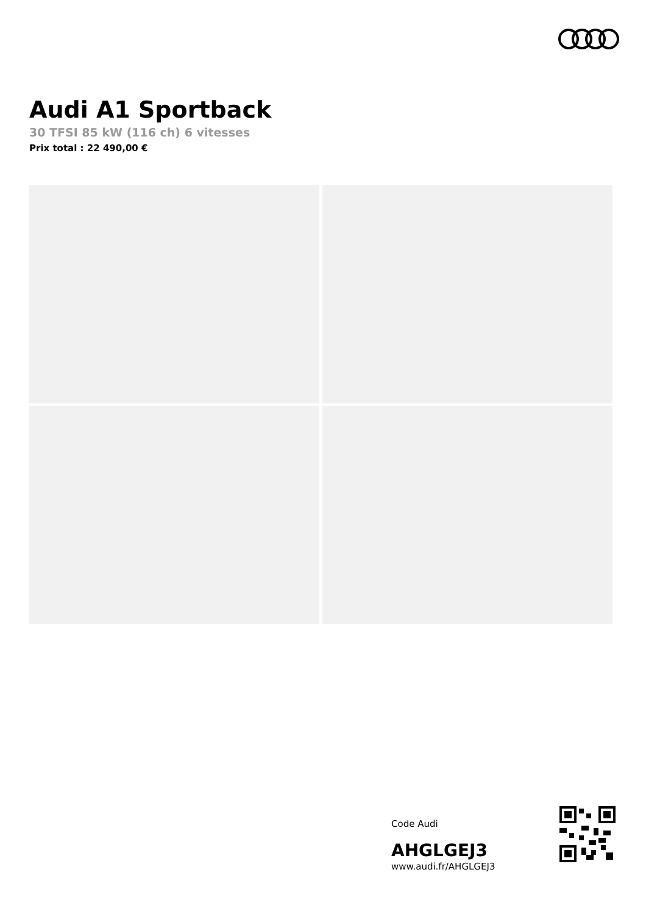Audi A1 Sportback
30 TFSI 85 kW (116 ch) 6 vitesses
Prix total : 22 490,00 €
Code Audi
AHGLGEJ3
www.audi.fr/AHGLGEJ3